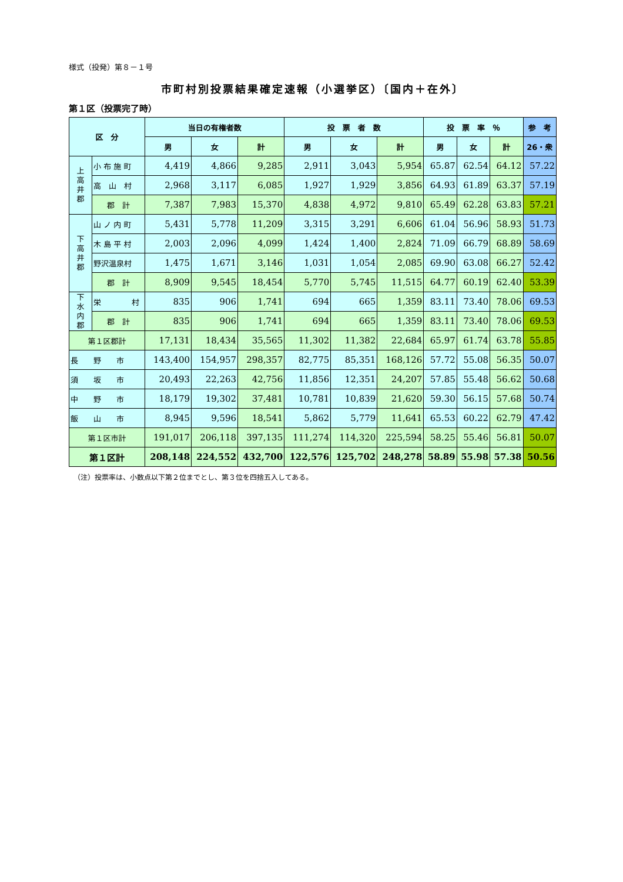様式（投発）第８－１号
市町村別投票結果確定速報（小選挙区）〔国内＋在外〕
第１区（投票完了時）
| 区 分 | | 当日の有権者数 | | | 投 票 者 数 | | | 投 票 率 ％ | | | 参 考 |
| --- | --- | --- | --- | --- | --- | --- | --- | --- | --- | --- | --- |
| | | 男 | 女 | 計 | 男 | 女 | 計 | 男 | 女 | 計 | 26・衆 |
| 上 高 井 郡 | 小 布 施 町 | 4,419 | 4,866 | 9,285 | 2,911 | 3,043 | 5,954 | 65.87 | 62.54 | 64.12 | 57.22 |
| | 高 山 村 | 2,968 | 3,117 | 6,085 | 1,927 | 1,929 | 3,856 | 64.93 | 61.89 | 63.37 | 57.19 |
| | 郡 計 | 7,387 | 7,983 | 15,370 | 4,838 | 4,972 | 9,810 | 65.49 | 62.28 | 63.83 | 57.21 |
| 下 高 井 郡 | 山 ノ 内 町 | 5,431 | 5,778 | 11,209 | 3,315 | 3,291 | 6,606 | 61.04 | 56.96 | 58.93 | 51.73 |
| | 木 島 平 村 | 2,003 | 2,096 | 4,099 | 1,424 | 1,400 | 2,824 | 71.09 | 66.79 | 68.89 | 58.69 |
| | 野沢温泉村 | 1,475 | 1,671 | 3,146 | 1,031 | 1,054 | 2,085 | 69.90 | 63.08 | 66.27 | 52.42 |
| | 郡 計 | 8,909 | 9,545 | 18,454 | 5,770 | 5,745 | 11,515 | 64.77 | 60.19 | 62.40 | 53.39 |
| 下 水 内 郡 | 栄 村 | 835 | 906 | 1,741 | 694 | 665 | 1,359 | 83.11 | 73.40 | 78.06 | 69.53 |
| | 郡 計 | 835 | 906 | 1,741 | 694 | 665 | 1,359 | 83.11 | 73.40 | 78.06 | 69.53 |
| 第１区郡計 | | 17,131 | 18,434 | 35,565 | 11,302 | 11,382 | 22,684 | 65.97 | 61.74 | 63.78 | 55.85 |
| 長 野 市 | | 143,400 | 154,957 | 298,357 | 82,775 | 85,351 | 168,126 | 57.72 | 55.08 | 56.35 | 50.07 |
| 須 坂 市 | | 20,493 | 22,263 | 42,756 | 11,856 | 12,351 | 24,207 | 57.85 | 55.48 | 56.62 | 50.68 |
| 中 野 市 | | 18,179 | 19,302 | 37,481 | 10,781 | 10,839 | 21,620 | 59.30 | 56.15 | 57.68 | 50.74 |
| 飯 山 市 | | 8,945 | 9,596 | 18,541 | 5,862 | 5,779 | 11,641 | 65.53 | 60.22 | 62.79 | 47.42 |
| 第１区市計 | | 191,017 | 206,118 | 397,135 | 111,274 | 114,320 | 225,594 | 58.25 | 55.46 | 56.81 | 50.07 |
| 第１区計 | | 208,148 | 224,552 | 432,700 | 122,576 | 125,702 | 248,278 | 58.89 | 55.98 | 57.38 | 50.56 |
（注）投票率は、小数点以下第２位までとし、第３位を四捨五入してある。